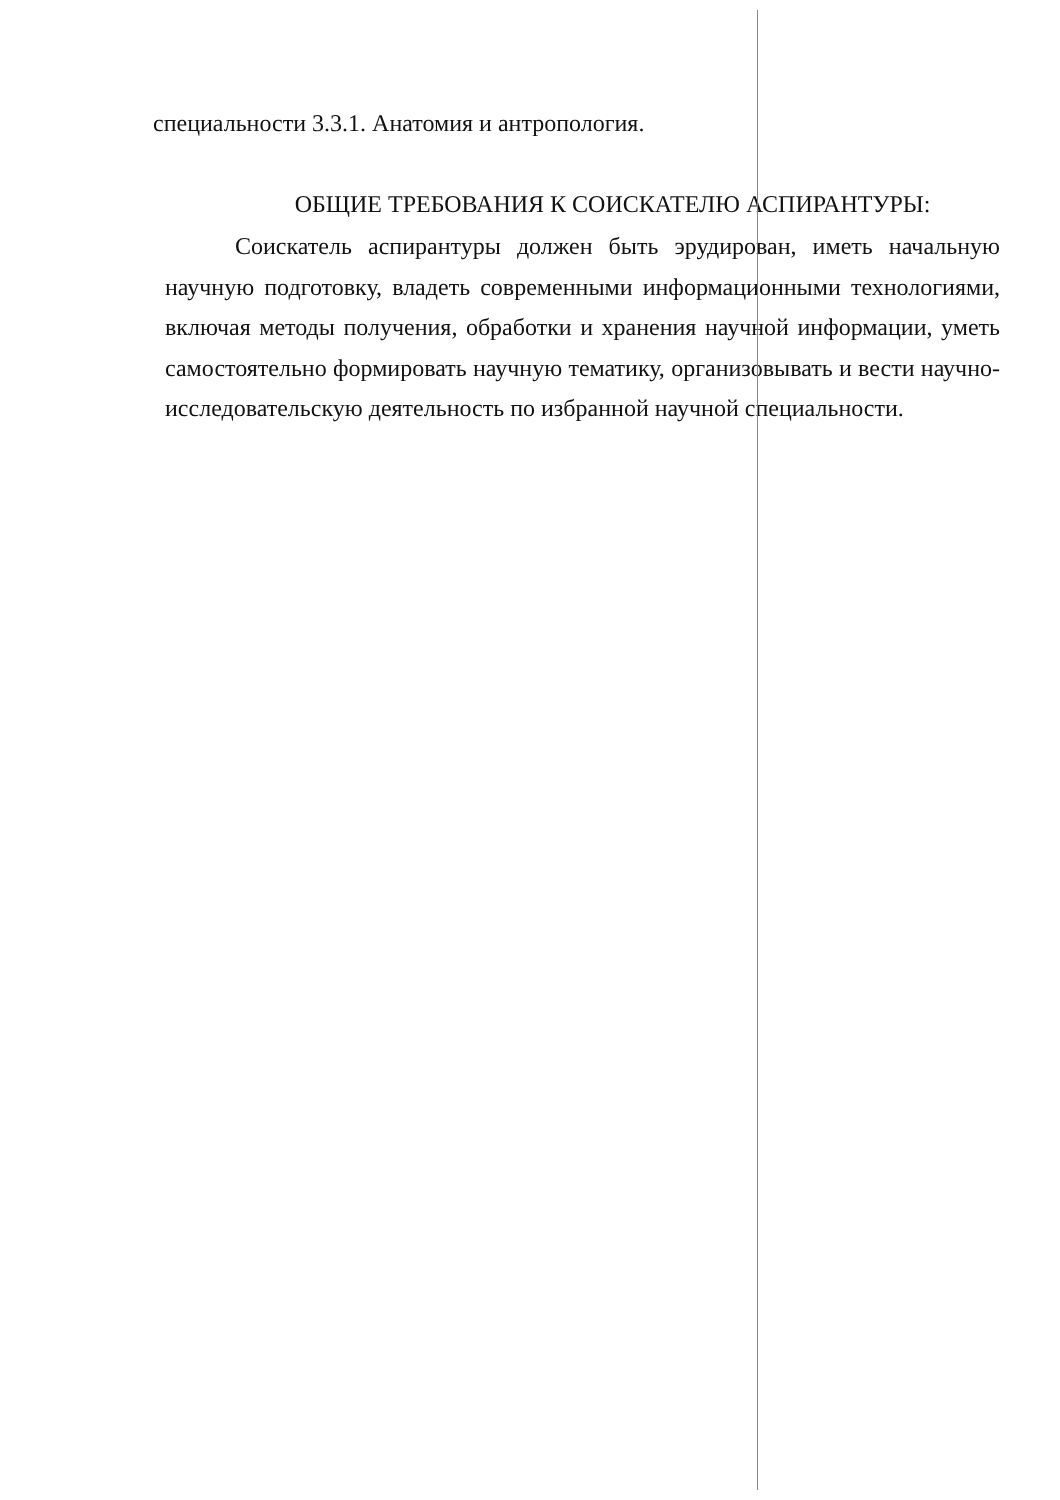специальности 3.3.1. Анатомия и антропология.
ОБЩИЕ ТРЕБОВАНИЯ К СОИСКАТЕЛЮ АСПИРАНТУРЫ:
Соискатель аспирантуры должен быть эрудирован, иметь начальную научную подготовку, владеть современными информационными технологиями, включая методы получения, обработки и хранения научной информации, уметь самостоятельно формировать научную тематику, организовывать и вести научно-исследовательскую деятельность по избранной научной специальности.